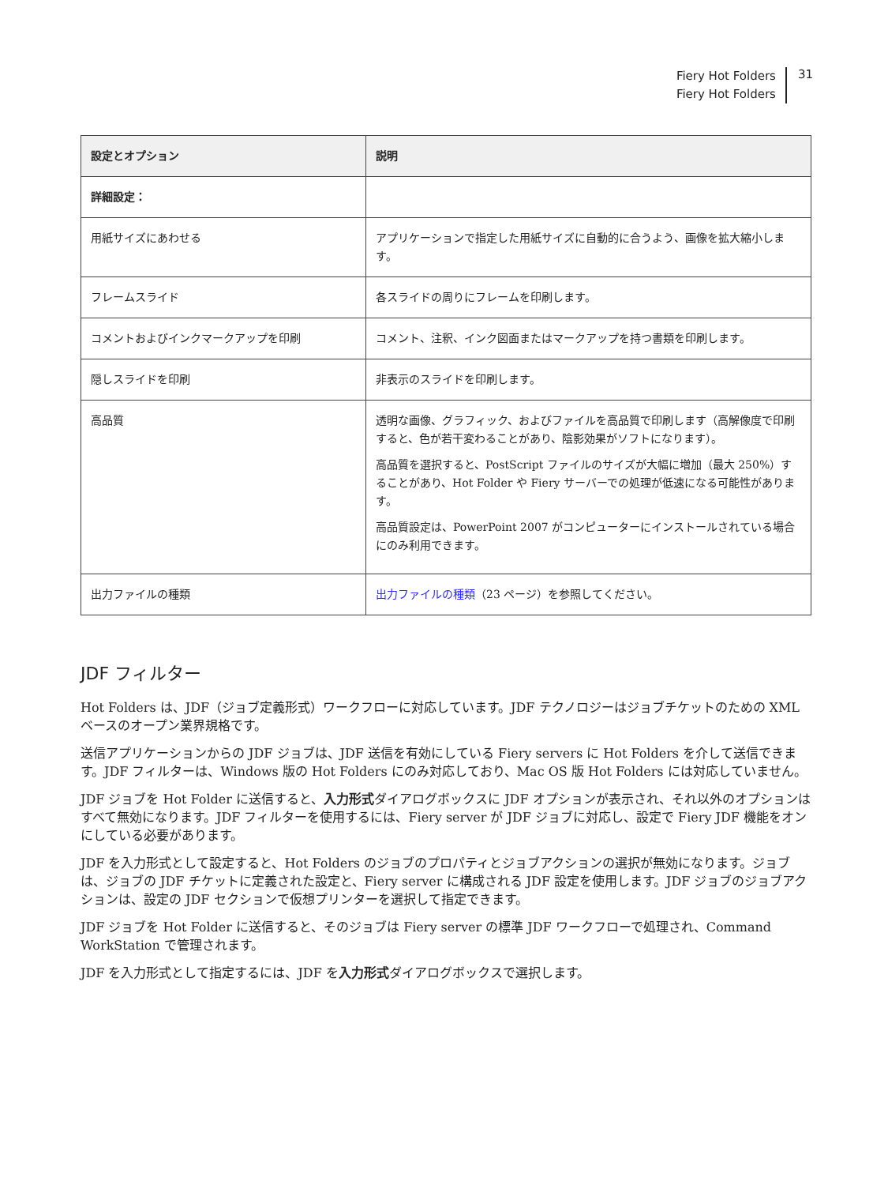Fiery Hot Folders
Fiery Hot Folders
31
| 設定とオプション | 説明 |
| --- | --- |
| 詳細設定： | |
| 用紙サイズにあわせる | アプリケーションで指定した用紙サイズに自動的に合うよう、画像を拡大縮小します。 |
| フレームスライド | 各スライドの周りにフレームを印刷します。 |
| コメントおよびインクマークアップを印刷 | コメント、注釈、インク図面またはマークアップを持つ書類を印刷します。 |
| 隠しスライドを印刷 | 非表示のスライドを印刷します。 |
| 高品質 | 透明な画像、グラフィック、およびファイルを高品質で印刷します（高解像度で印刷すると、色が若干変わることがあり、陰影効果がソフトになります）。 高品質を選択すると、PostScript ファイルのサイズが大幅に増加（最大 250%）することがあり、Hot Folder や Fiery サーバーでの処理が低速になる可能性があります。 高品質設定は、PowerPoint 2007 がコンピューターにインストールされている場合にのみ利用できます。 |
| 出力ファイルの種類 | 出力ファイルの種類 （23 ページ）を参照してください。 |
JDF フィルター
Hot Folders は、JDF（ジョブ定義形式）ワークフローに対応しています。JDF テクノロジーはジョブチケットのための XML ベースのオープン業界規格です。
送信アプリケーションからの JDF ジョブは、JDF 送信を有効にしている Fiery servers に Hot Folders を介して送信できます。JDF フィルターは、Windows 版の Hot Folders にのみ対応しており、Mac OS 版 Hot Folders には対応していません。
JDF ジョブを Hot Folder に送信すると、入力形式ダイアログボックスに JDF オプションが表示され、それ以外のオプションはすべて無効になります。JDF フィルターを使用するには、Fiery server が JDF ジョブに対応し、設定で Fiery JDF 機能をオンにしている必要があります。
JDF を入力形式として設定すると、Hot Folders のジョブのプロパティとジョブアクションの選択が無効になります。ジョブは、ジョブの JDF チケットに定義された設定と、Fiery server に構成される JDF 設定を使用します。JDF ジョブのジョブアクションは、設定の JDF セクションで仮想プリンターを選択して指定できます。
JDF ジョブを Hot Folder に送信すると、そのジョブは Fiery server の標準 JDF ワークフローで処理され、Command WorkStation で管理されます。
JDF を入力形式として指定するには、JDF を入力形式ダイアログボックスで選択します。